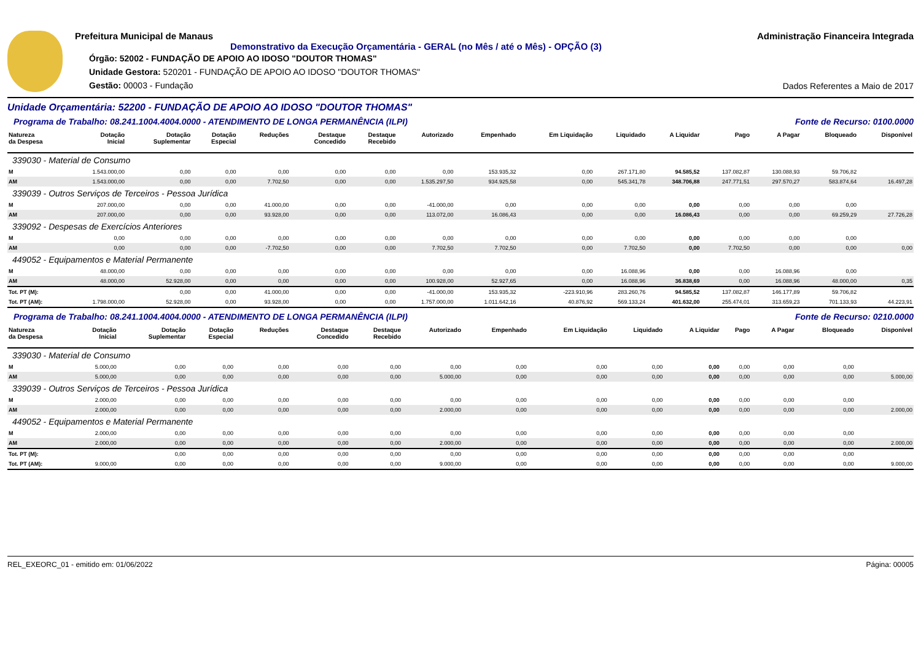Prefeitura Municipal de Manaus
Demonstrativo da Execução Orçamentária - GERAL (no Mês / até o Mês) - OPÇÃO (3)
Órgão: 52002 - FUNDAÇÃO DE APOIO AO IDOSO "DOUTOR THOMAS"
Unidade Gestora: 520201 - FUNDAÇÃO DE APOIO AO IDOSO "DOUTOR THOMAS"
Gestão: 00003 - Fundação
Administração Financeira Integrada
Dados Referentes a Maio de 2017
Unidade Orçamentária: 52200 - FUNDAÇÃO DE APOIO AO IDOSO "DOUTOR THOMAS"
Programa de Trabalho: 08.241.1004.4004.0000 - ATENDIMENTO DE LONGA PERMANÊNCIA (ILPI) Fonte de Recurso: 0100.0000
| Natureza da Despesa | Dotação Inicial | Dotação Suplementar | Dotação Especial | Reduções | Destaque Concedido | Destaque Recebido | Autorizado | Empenhado | Em Liquidação | Liquidado | A Liquidar | Pago | A Pagar | Bloqueado | Disponível |
| --- | --- | --- | --- | --- | --- | --- | --- | --- | --- | --- | --- | --- | --- | --- | --- |
| 339030 - Material de Consumo | | | | | | | | | | | | | | | |
| M | 1.543.000,00 | 0,00 | 0,00 | 0,00 | 0,00 | 0,00 | 0,00 | 153.935,32 | 0,00 | 267.171,80 | 94.585,52 | 137.082,87 | 130.088,93 | 59.706,82 | |
| AM | 1.543.000,00 | 0,00 | 0,00 | 7.702,50 | 0,00 | 0,00 | 1.535.297,50 | 934.925,58 | 0,00 | 545.341,78 | 348.706,88 | 247.771,51 | 297.570,27 | 583.874,64 | 16.497,28 |
| 339039 - Outros Serviços de Terceiros - Pessoa Jurídica | | | | | | | | | | | | | | | |
| M | 207.000,00 | 0,00 | 0,00 | 41.000,00 | 0,00 | 0,00 | -41.000,00 | 0,00 | 0,00 | 0,00 | 0,00 | 0,00 | 0,00 | 0,00 | |
| AM | 207.000,00 | 0,00 | 0,00 | 93.928,00 | 0,00 | 0,00 | 113.072,00 | 16.086,43 | 0,00 | 0,00 | 16.086,43 | 0,00 | 0,00 | 69.259,29 | 27.726,28 |
| 339092 - Despesas de Exercícios Anteriores | | | | | | | | | | | | | | | |
| M | 0,00 | 0,00 | 0,00 | 0,00 | 0,00 | 0,00 | 0,00 | 0,00 | 0,00 | 0,00 | 0,00 | 0,00 | 0,00 | 0,00 | |
| AM | 0,00 | 0,00 | 0,00 | -7.702,50 | 0,00 | 0,00 | 7.702,50 | 7.702,50 | 0,00 | 7.702,50 | 0,00 | 7.702,50 | 0,00 | 0,00 | 0,00 |
| 449052 - Equipamentos e Material Permanente | | | | | | | | | | | | | | | |
| M | 48.000,00 | 0,00 | 0,00 | 0,00 | 0,00 | 0,00 | 0,00 | 0,00 | 0,00 | 16.088,96 | 0,00 | 0,00 | 16.088,96 | 0,00 | |
| AM | 48.000,00 | 52.928,00 | 0,00 | 0,00 | 0,00 | 0,00 | 100.928,00 | 52.927,65 | 0,00 | 16.088,96 | 36.838,69 | 0,00 | 16.088,96 | 48.000,00 | 0,35 |
| Tot. PT (M): | | 0,00 | 0,00 | 41.000,00 | 0,00 | 0,00 | -41.000,00 | 153.935,32 | -223.910,96 | 283.260,76 | 94.585,52 | 137.082,87 | 146.177,89 | 59.706,82 | |
| Tot. PT (AM): | 1.798.000,00 | 52.928,00 | 0,00 | 93.928,00 | 0,00 | 0,00 | 1.757.000,00 | 1.011.642,16 | 40.876,92 | 569.133,24 | 401.632,00 | 255.474,01 | 313.659,23 | 701.133,93 | 44.223,91 |
Programa de Trabalho: 08.241.1004.4004.0000 - ATENDIMENTO DE LONGA PERMANÊNCIA (ILPI) Fonte de Recurso: 0210.0000
| Natureza da Despesa | Dotação Inicial | Dotação Suplementar | Dotação Especial | Reduções | Destaque Concedido | Destaque Recebido | Autorizado | Empenhado | Em Liquidação | Liquidado | A Liquidar | Pago | A Pagar | Bloqueado | Disponível |
| --- | --- | --- | --- | --- | --- | --- | --- | --- | --- | --- | --- | --- | --- | --- | --- |
| 339030 - Material de Consumo | | | | | | | | | | | | | | | |
| M | 5.000,00 | 0,00 | 0,00 | 0,00 | 0,00 | 0,00 | 0,00 | 0,00 | 0,00 | 0,00 | 0,00 | 0,00 | 0,00 | 0,00 | |
| AM | 5.000,00 | 0,00 | 0,00 | 0,00 | 0,00 | 0,00 | 5.000,00 | 0,00 | 0,00 | 0,00 | 0,00 | 0,00 | 0,00 | 0,00 | 5.000,00 |
| 339039 - Outros Serviços de Terceiros - Pessoa Jurídica | | | | | | | | | | | | | | | |
| M | 2.000,00 | 0,00 | 0,00 | 0,00 | 0,00 | 0,00 | 0,00 | 0,00 | 0,00 | 0,00 | 0,00 | 0,00 | 0,00 | 0,00 | |
| AM | 2.000,00 | 0,00 | 0,00 | 0,00 | 0,00 | 0,00 | 2.000,00 | 0,00 | 0,00 | 0,00 | 0,00 | 0,00 | 0,00 | 0,00 | 2.000,00 |
| 449052 - Equipamentos e Material Permanente | | | | | | | | | | | | | | | |
| M | 2.000,00 | 0,00 | 0,00 | 0,00 | 0,00 | 0,00 | 0,00 | 0,00 | 0,00 | 0,00 | 0,00 | 0,00 | 0,00 | 0,00 | |
| AM | 2.000,00 | 0,00 | 0,00 | 0,00 | 0,00 | 0,00 | 2.000,00 | 0,00 | 0,00 | 0,00 | 0,00 | 0,00 | 0,00 | 0,00 | 2.000,00 |
| Tot. PT (M): | | 0,00 | 0,00 | 0,00 | 0,00 | 0,00 | 0,00 | 0,00 | 0,00 | 0,00 | 0,00 | 0,00 | 0,00 | 0,00 | |
| Tot. PT (AM): | 9.000,00 | 0,00 | 0,00 | 0,00 | 0,00 | 0,00 | 9.000,00 | 0,00 | 0,00 | 0,00 | 0,00 | 0,00 | 0,00 | 0,00 | 9.000,00 |
REL_EXEORC_01 - emitido em: 01/06/2022 Página: 00005